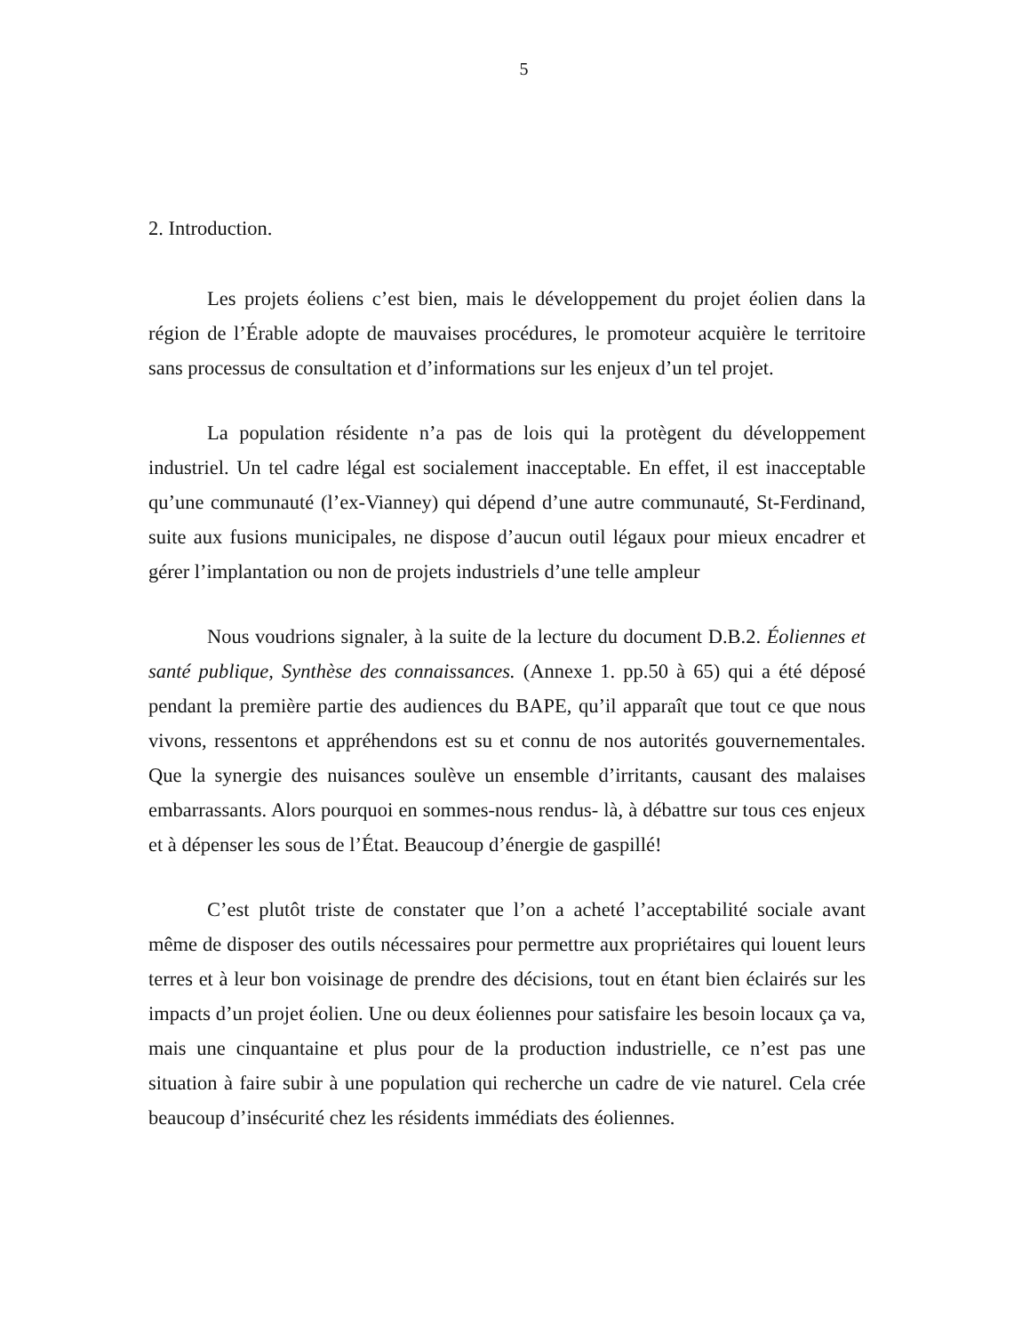5
2. Introduction.
Les projets éoliens c’est bien, mais le développement du projet éolien dans la région de l’Érable adopte de mauvaises procédures, le promoteur acquière le territoire sans processus de consultation et d’informations sur les enjeux d’un tel projet.
La population résidente n’a pas de lois qui la protègent du développement industriel. Un tel cadre légal est socialement inacceptable. En effet, il est inacceptable qu’une communauté (l’ex-Vianney) qui dépend d’une autre communauté, St-Ferdinand, suite aux fusions municipales, ne dispose d’aucun outil légaux pour mieux encadrer et gérer l’implantation ou non de projets industriels d’une telle ampleur
Nous voudrions signaler, à la suite de la lecture du document D.B.2. Éoliennes et santé publique, Synthèse des connaissances. (Annexe 1. pp.50 à 65) qui a été déposé pendant la première partie des audiences du BAPE, qu’il apparaît que tout ce que nous vivons, ressentons et appréhendons est su et connu de nos autorités gouvernementales. Que la synergie des nuisances soulève un ensemble d’irritants, causant des malaises embarrassants. Alors pourquoi en sommes-nous rendus- là, à débattre sur tous ces enjeux et à dépenser les sous de l’État. Beaucoup d’énergie de gaspillé!
C’est plutôt triste de constater que l’on a acheté l’acceptabilité sociale avant même de disposer des outils nécessaires pour permettre aux propriétaires qui louent leurs terres et à leur bon voisinage de prendre des décisions, tout en étant bien éclairés sur les impacts d’un projet éolien. Une ou deux éoliennes pour satisfaire les besoin locaux ça va, mais une cinquantaine et plus pour de la production industrielle, ce n’est pas une situation à faire subir à une population qui recherche un cadre de vie naturel. Cela crée beaucoup d’insécurité chez les résidents immédiats des éoliennes.